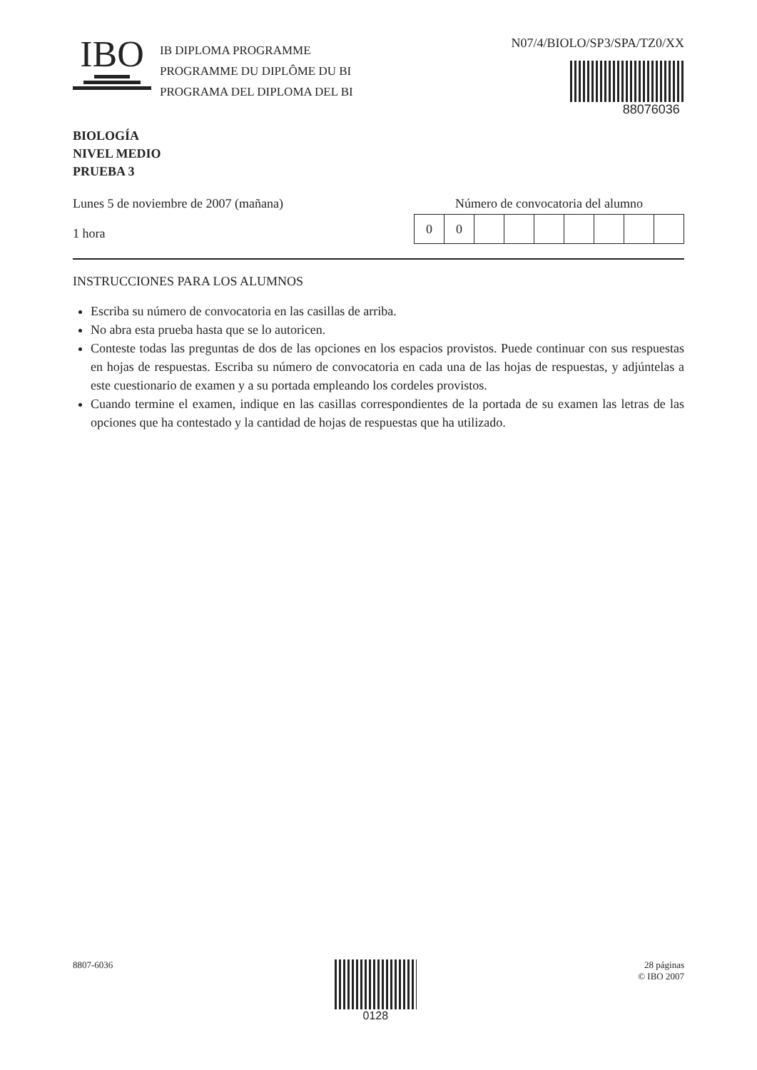IBO
IB DIPLOMA PROGRAMME
PROGRAMME DU DIPLÔME DU BI
PROGRAMA DEL DIPLOMA DEL BI
N07/4/BIOLO/SP3/SPA/TZ0/XX
88076036
BIOLOGÍA
NIVEL MEDIO
PRUEBA 3
Lunes 5 de noviembre de 2007 (mañana)
1 hora
Número de convocatoria del alumno
| 0 | 0 | | | | | | | |
INSTRUCCIONES PARA LOS ALUMNOS
Escriba su número de convocatoria en las casillas de arriba.
No abra esta prueba hasta que se lo autoricen.
Conteste todas las preguntas de dos de las opciones en los espacios provistos. Puede continuar con sus respuestas en hojas de respuestas. Escriba su número de convocatoria en cada una de las hojas de respuestas, y adjúntelas a este cuestionario de examen y a su portada empleando los cordeles provistos.
Cuando termine el examen, indique en las casillas correspondientes de la portada de su examen las letras de las opciones que ha contestado y la cantidad de hojas de respuestas que ha utilizado.
8807-6036
0128
28 páginas
© IBO 2007